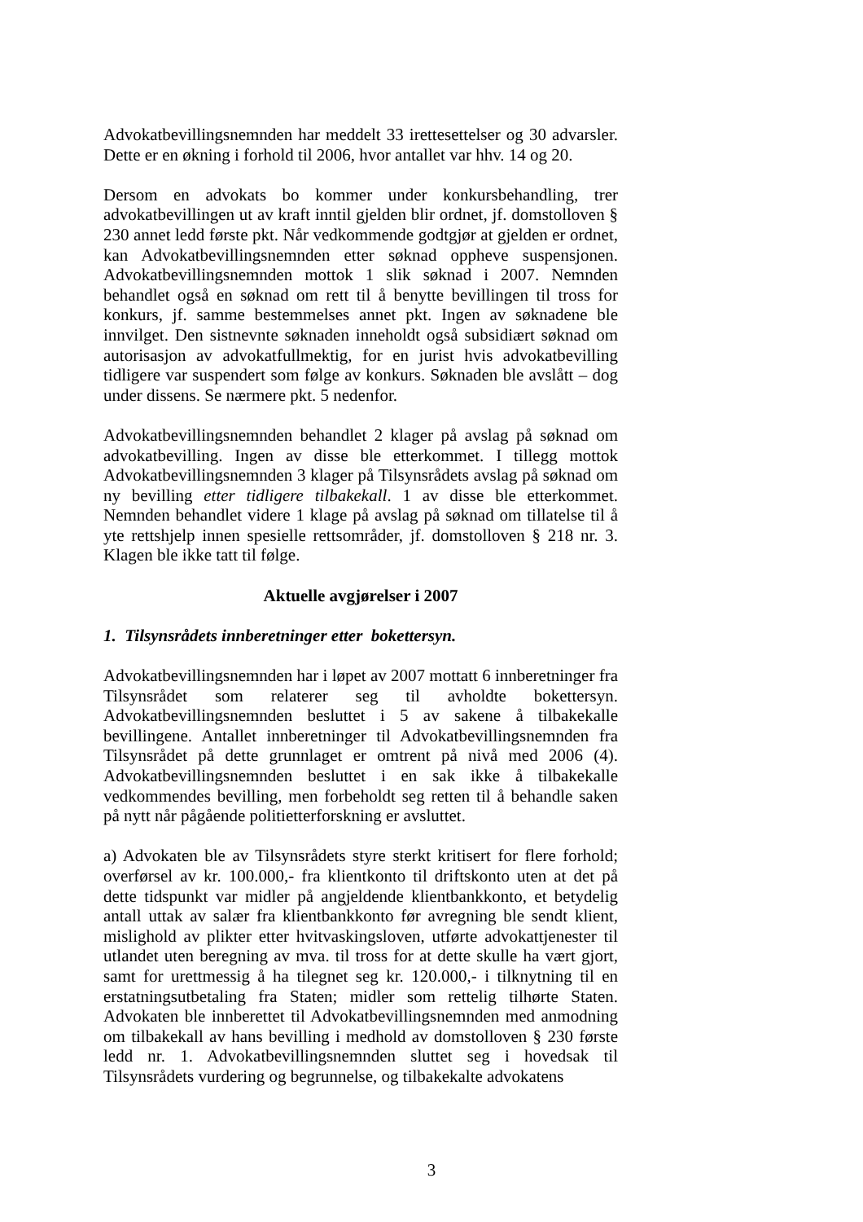Advokatbevillingsnemnden har meddelt 33 irettesettelser og 30 advarsler. Dette er en økning i forhold til 2006, hvor antallet var hhv. 14 og 20.
Dersom en advokats bo kommer under konkursbehandling, trer advokatbevillingen ut av kraft inntil gjelden blir ordnet, jf. domstolloven § 230 annet ledd første pkt. Når vedkommende godtgjør at gjelden er ordnet, kan Advokatbevillingsnemnden etter søknad oppheve suspensjonen. Advokatbevillingsnemnden mottok 1 slik søknad i 2007. Nemnden behandlet også en søknad om rett til å benytte bevillingen til tross for konkurs, jf. samme bestemmelses annet pkt. Ingen av søknadene ble innvilget. Den sistnevnte søknaden inneholdt også subsidiært søknad om autorisasjon av advokatfullmektig, for en jurist hvis advokatbevilling tidligere var suspendert som følge av konkurs. Søknaden ble avslått – dog under dissens. Se nærmere pkt. 5 nedenfor.
Advokatbevillingsnemnden behandlet 2 klager på avslag på søknad om advokatbevilling. Ingen av disse ble etterkommet. I tillegg mottok Advokatbevillingsnemnden 3 klager på Tilsynsrådets avslag på søknad om ny bevilling etter tidligere tilbakekall. 1 av disse ble etterkommet. Nemnden behandlet videre 1 klage på avslag på søknad om tillatelse til å yte rettshjelp innen spesielle rettsområder, jf. domstolloven § 218 nr. 3. Klagen ble ikke tatt til følge.
Aktuelle avgjørelser i 2007
1. Tilsynsrådets innberetninger etter bokettersyn.
Advokatbevillingsnemnden har i løpet av 2007 mottatt 6 innberetninger fra Tilsynsrådet som relaterer seg til avholdte bokettersyn. Advokatbevillingsnemnden besluttet i 5 av sakene å tilbakekalle bevillingene. Antallet innberetninger til Advokatbevillingsnemnden fra Tilsynsrådet på dette grunnlaget er omtrent på nivå med 2006 (4). Advokatbevillingsnemnden besluttet i en sak ikke å tilbakekalle vedkommendes bevilling, men forbeholdt seg retten til å behandle saken på nytt når pågående politietterforskning er avsluttet.
a) Advokaten ble av Tilsynsrådets styre sterkt kritisert for flere forhold; overførsel av kr. 100.000,- fra klientkonto til driftskonto uten at det på dette tidspunkt var midler på angjeldende klientbankkonto, et betydelig antall uttak av salær fra klientbankkonto før avregning ble sendt klient, mislighold av plikter etter hvitvaskingsloven, utførte advokattjenester til utlandet uten beregning av mva. til tross for at dette skulle ha vært gjort, samt for urettmessig å ha tilegnet seg kr. 120.000,- i tilknytning til en erstatningsutbetaling fra Staten; midler som rettelig tilhørte Staten. Advokaten ble innberettet til Advokatbevillingsnemnden med anmodning om tilbakekall av hans bevilling i medhold av domstolloven § 230 første ledd nr. 1. Advokatbevillingsnemnden sluttet seg i hovedsak til Tilsynsrådets vurdering og begrunnelse, og tilbakekalte advokatens
3